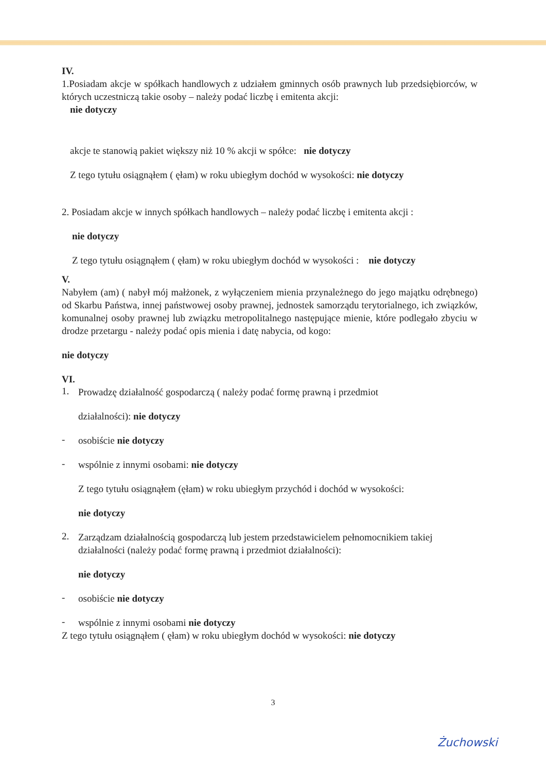IV.
1.Posiadam akcje w spółkach handlowych z udziałem gminnych osób prawnych lub przedsiębiorców, w których uczestniczą takie osoby – należy podać liczbę i emitenta akcji:
nie dotyczy
akcje te stanowią pakiet większy niż 10 % akcji w spółce: nie dotyczy
Z tego tytułu osiągnąłem ( ęłam) w roku ubiegłym dochód w wysokości: nie dotyczy
2. Posiadam akcje w innych spółkach handlowych – należy podać liczbę i emitenta akcji :
nie dotyczy
Z tego tytułu osiągnąłem ( ęłam) w roku ubiegłym dochód w wysokości : nie dotyczy
V.
Nabyłem (am) ( nabył mój małżonek, z wyłączeniem mienia przynależnego do jego majątku odrębnego) od Skarbu Państwa, innej państwowej osoby prawnej, jednostek samorządu terytorialnego, ich związków, komunalnej osoby prawnej lub związku metropolitalnego następujące mienie, które podlegało zbyciu w drodze przetargu - należy podać opis mienia i datę nabycia, od kogo:
nie dotyczy
VI.
1.
Prowadzę działalność gospodarczą ( należy podać formę prawną i przedmiot
działalności): nie dotyczy
-
osobiście nie dotyczy
-
wspólnie z innymi osobami: nie dotyczy
Z tego tytułu osiągnąłem (ęłam) w roku ubiegłym przychód i dochód w wysokości:
nie dotyczy
2.
Zarządzam działalnością gospodarczą lub jestem przedstawicielem pełnomocnikiem takiej działalności (należy podać formę prawną i przedmiot działalności):
nie dotyczy
-
osobiście nie dotyczy
-
wspólnie z innymi osobami nie dotyczy
Z tego tytułu osiągnąłem ( ęłam) w roku ubiegłym dochód w wysokości: nie dotyczy
3
Żuchowski